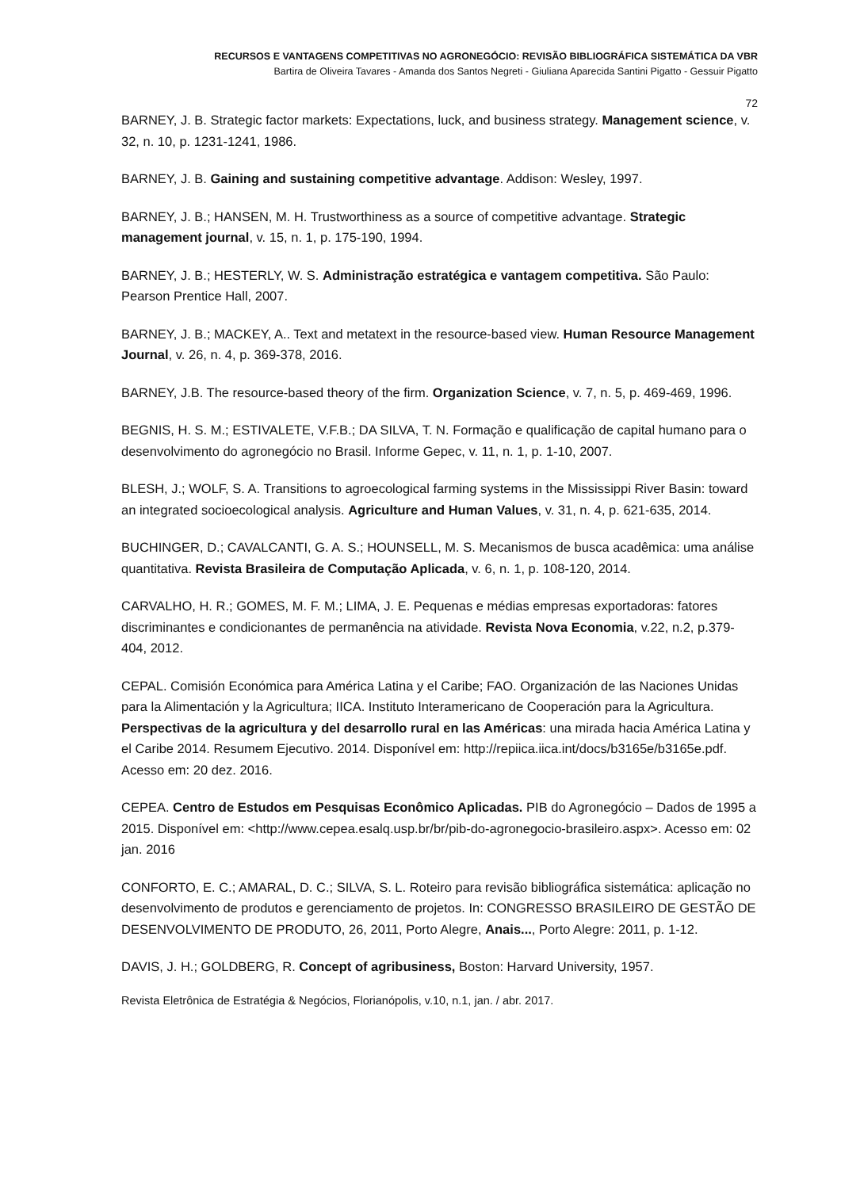RECURSOS E VANTAGENS COMPETITIVAS NO AGRONEGÓCIO: REVISÃO BIBLIOGRÁFICA SISTEMÁTICA DA VBR
Bartira de Oliveira Tavares - Amanda dos Santos Negreti - Giuliana Aparecida Santini Pigatto - Gessuir Pigatto
72
BARNEY, J. B. Strategic factor markets: Expectations, luck, and business strategy. Management science, v. 32, n. 10, p. 1231-1241, 1986.
BARNEY, J. B. Gaining and sustaining competitive advantage. Addison: Wesley, 1997.
BARNEY, J. B.; HANSEN, M. H. Trustworthiness as a source of competitive advantage. Strategic management journal, v. 15, n. 1, p. 175-190, 1994.
BARNEY, J. B.; HESTERLY, W. S. Administração estratégica e vantagem competitiva. São Paulo: Pearson Prentice Hall, 2007.
BARNEY, J. B.; MACKEY, A.. Text and metatext in the resource-based view. Human Resource Management Journal, v. 26, n. 4, p. 369-378, 2016.
BARNEY, J.B. The resource-based theory of the firm. Organization Science, v. 7, n. 5, p. 469-469, 1996.
BEGNIS, H. S. M.; ESTIVALETE, V.F.B.; DA SILVA, T. N. Formação e qualificação de capital humano para o desenvolvimento do agronegócio no Brasil. Informe Gepec, v. 11, n. 1, p. 1-10, 2007.
BLESH, J.; WOLF, S. A. Transitions to agroecological farming systems in the Mississippi River Basin: toward an integrated socioecological analysis. Agriculture and Human Values, v. 31, n. 4, p. 621-635, 2014.
BUCHINGER, D.; CAVALCANTI, G. A. S.; HOUNSELL, M. S. Mecanismos de busca acadêmica: uma análise quantitativa. Revista Brasileira de Computação Aplicada, v. 6, n. 1, p. 108-120, 2014.
CARVALHO, H. R.; GOMES, M. F. M.; LIMA, J. E. Pequenas e médias empresas exportadoras: fatores discriminantes e condicionantes de permanência na atividade. Revista Nova Economia, v.22, n.2, p.379-404, 2012.
CEPAL. Comisión Económica para América Latina y el Caribe; FAO. Organización de las Naciones Unidas para la Alimentación y la Agricultura; IICA. Instituto Interamericano de Cooperación para la Agricultura. Perspectivas de la agricultura y del desarrollo rural en las Américas: una mirada hacia América Latina y el Caribe 2014. Resumem Ejecutivo. 2014. Disponível em: http://repiica.iica.int/docs/b3165e/b3165e.pdf. Acesso em: 20 dez. 2016.
CEPEA. Centro de Estudos em Pesquisas Econômico Aplicadas. PIB do Agronegócio – Dados de 1995 a 2015. Disponível em: <http://www.cepea.esalq.usp.br/br/pib-do-agronegocio-brasileiro.aspx>. Acesso em: 02 jan. 2016
CONFORTO, E. C.; AMARAL, D. C.; SILVA, S. L. Roteiro para revisão bibliográfica sistemática: aplicação no desenvolvimento de produtos e gerenciamento de projetos. In: CONGRESSO BRASILEIRO DE GESTÃO DE DESENVOLVIMENTO DE PRODUTO, 26, 2011, Porto Alegre, Anais..., Porto Alegre: 2011, p. 1-12.
DAVIS, J. H.; GOLDBERG, R. Concept of agribusiness, Boston: Harvard University, 1957.
Revista Eletrônica de Estratégia & Negócios, Florianópolis, v.10, n.1, jan. / abr. 2017.